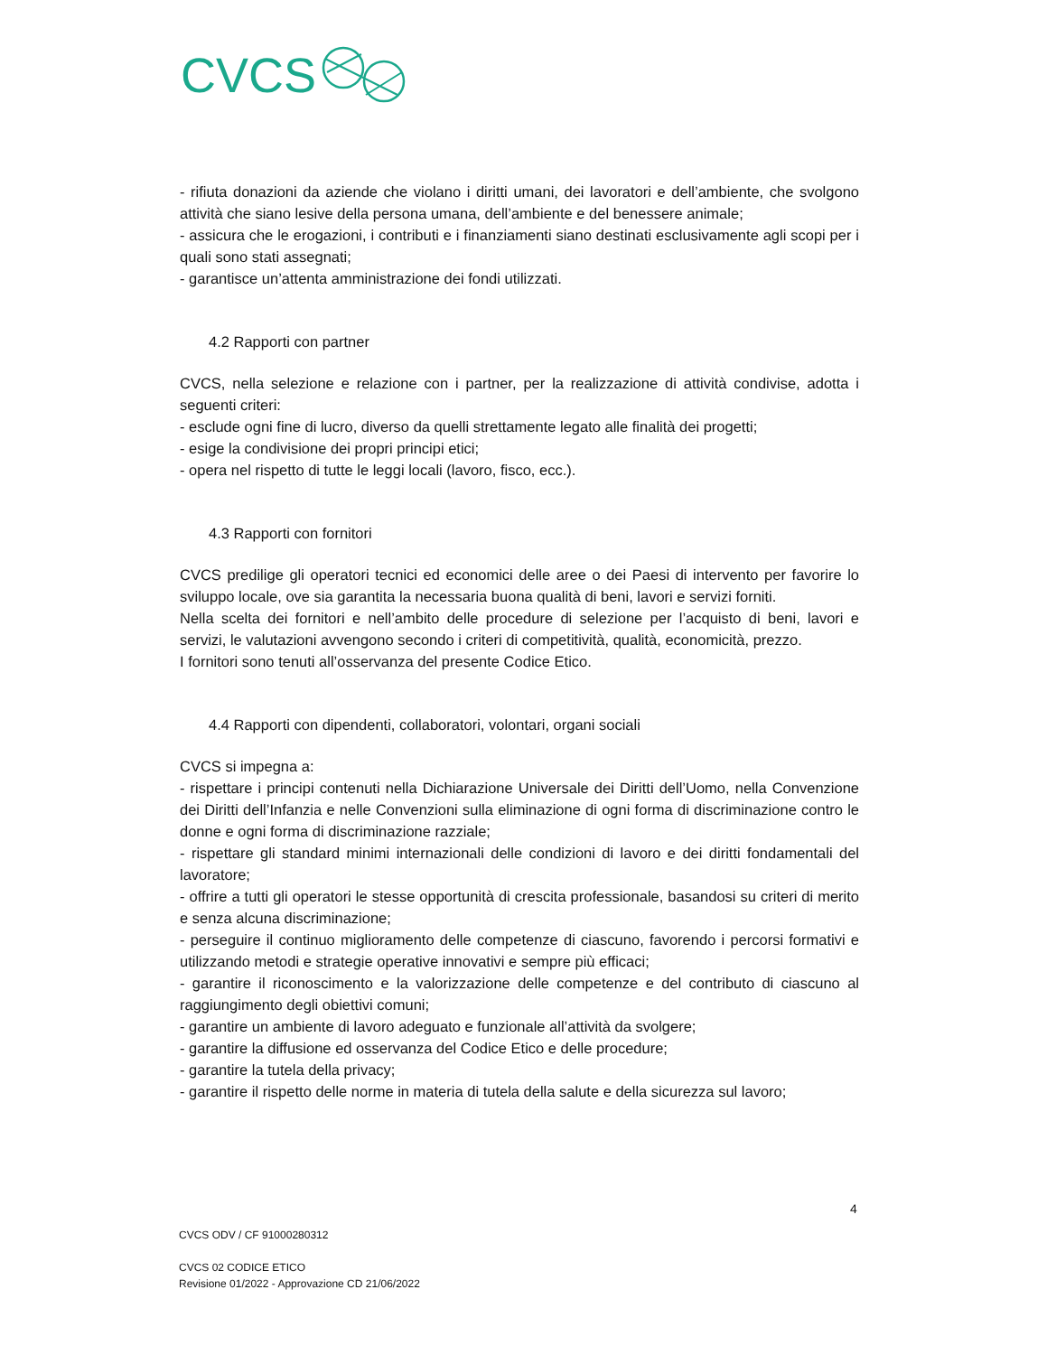CVCS
- rifiuta donazioni da aziende che violano i diritti umani, dei lavoratori e dell’ambiente, che svolgono attività che siano lesive della persona umana, dell’ambiente e del benessere animale;
- assicura che le erogazioni, i contributi e i finanziamenti siano destinati esclusivamente agli scopi per i quali sono stati assegnati;
- garantisce un’attenta amministrazione dei fondi utilizzati.
4.2 Rapporti con partner
CVCS, nella selezione e relazione con i partner, per la realizzazione di attività condivise, adotta i seguenti criteri:
- esclude ogni fine di lucro, diverso da quelli strettamente legato alle finalità dei progetti;
- esige la condivisione dei propri principi etici;
- opera nel rispetto di tutte le leggi locali (lavoro, fisco, ecc.).
4.3 Rapporti con fornitori
CVCS predilige gli operatori tecnici ed economici delle aree o dei Paesi di intervento per favorire lo sviluppo locale, ove sia garantita la necessaria buona qualità di beni, lavori e servizi forniti.
Nella scelta dei fornitori e nell’ambito delle procedure di selezione per l’acquisto di beni, lavori e servizi, le valutazioni avvengono secondo i criteri di competitività, qualità, economicità, prezzo.
I fornitori sono tenuti all’osservanza del presente Codice Etico.
4.4 Rapporti con dipendenti, collaboratori, volontari, organi sociali
CVCS si impegna a:
- rispettare i principi contenuti nella Dichiarazione Universale dei Diritti dell’Uomo, nella Convenzione dei Diritti dell’Infanzia e nelle Convenzioni sulla eliminazione di ogni forma di discriminazione contro le donne e ogni forma di discriminazione razziale;
- rispettare gli standard minimi internazionali delle condizioni di lavoro e dei diritti fondamentali del lavoratore;
- offrire a tutti gli operatori le stesse opportunità di crescita professionale, basandosi su criteri di merito e senza alcuna discriminazione;
- perseguire il continuo miglioramento delle competenze di ciascuno, favorendo i percorsi formativi e utilizzando metodi e strategie operative innovativi e sempre più efficaci;
- garantire il riconoscimento e la valorizzazione delle competenze e del contributo di ciascuno al raggiungimento degli obiettivi comuni;
- garantire un ambiente di lavoro adeguato e funzionale all’attività da svolgere;
- garantire la diffusione ed osservanza del Codice Etico e delle procedure;
- garantire la tutela della privacy;
- garantire il rispetto delle norme in materia di tutela della salute e della sicurezza sul lavoro;
4
CVCS ODV / CF 91000280312
CVCS 02 CODICE ETICO
Revisione 01/2022 - Approvazione CD 21/06/2022